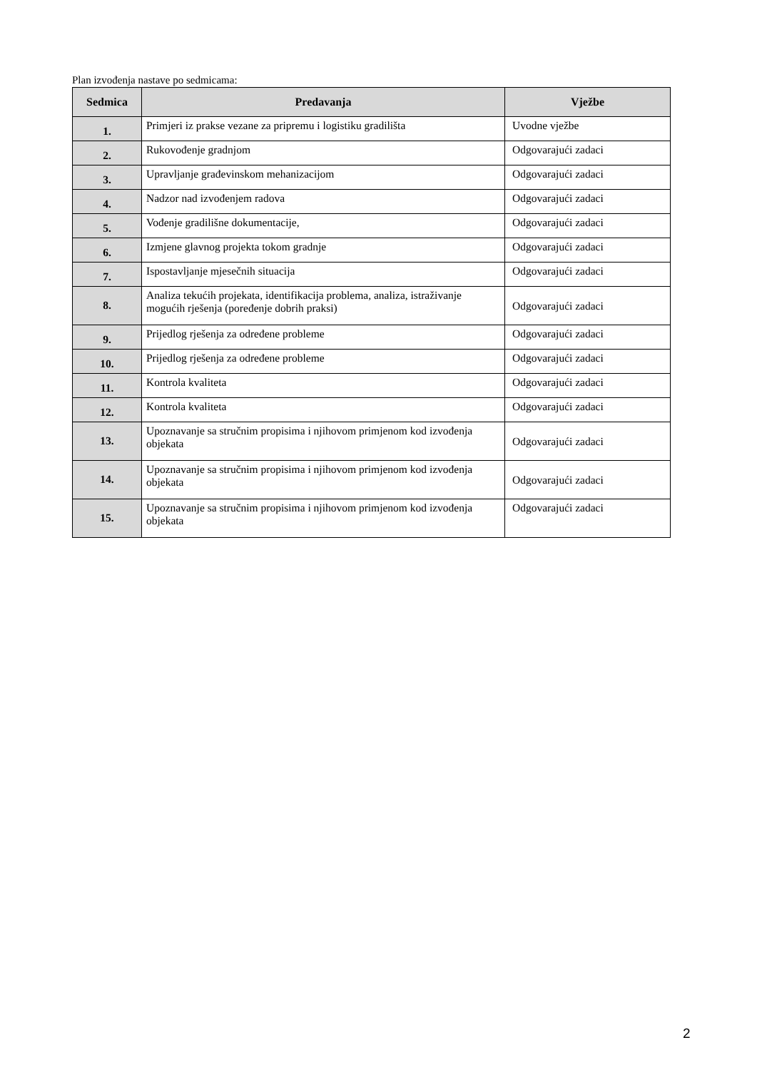Plan izvođenja nastave po sedmicama:
| Sedmica | Predavanja | Vježbe |
| --- | --- | --- |
| 1. | Primjeri iz prakse vezane za pripremu i logistiku gradilišta | Uvodne vježbe |
| 2. | Rukovođenje gradnjom | Odgovarajući zadaci |
| 3. | Upravljanje građevinskom mehanizacijom | Odgovarajući zadaci |
| 4. | Nadzor nad izvođenjem radova | Odgovarajući zadaci |
| 5. | Vođenje gradilišne dokumentacije, | Odgovarajući zadaci |
| 6. | Izmjene glavnog projekta tokom gradnje | Odgovarajući zadaci |
| 7. | Ispostavljanje mjesečnih situacija | Odgovarajući zadaci |
| 8. | Analiza tekućih projekata, identifikacija problema, analiza, istraživanje mogućih rješenja (poređenje dobrih praksi) | Odgovarajući zadaci |
| 9. | Prijedlog rješenja za određene probleme | Odgovarajući zadaci |
| 10. | Prijedlog rješenja za određene probleme | Odgovarajući zadaci |
| 11. | Kontrola kvaliteta | Odgovarajući zadaci |
| 12. | Kontrola kvaliteta | Odgovarajući zadaci |
| 13. | Upoznavanje sa stručnim propisima i njihovom primjenom kod izvođenja objekata | Odgovarajući zadaci |
| 14. | Upoznavanje sa stručnim propisima i njihovom primjenom kod izvođenja objekata | Odgovarajući zadaci |
| 15. | Upoznavanje sa stručnim propisima i njihovom primjenom kod izvođenja objekata | Odgovarajući zadaci |
2